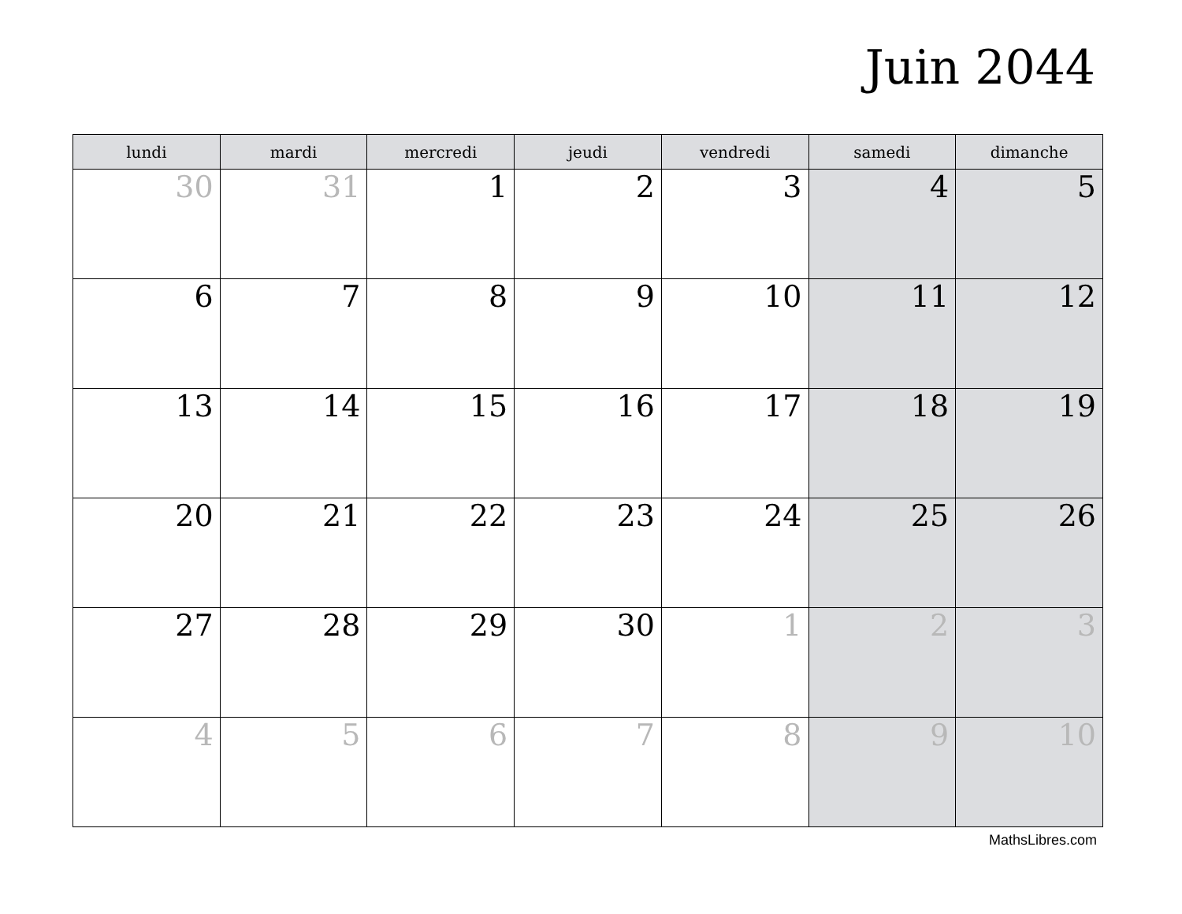Juin 2044
| lundi | mardi | mercredi | jeudi | vendredi | samedi | dimanche |
| --- | --- | --- | --- | --- | --- | --- |
| 30 | 31 | 1 | 2 | 3 | 4 | 5 |
| 6 | 7 | 8 | 9 | 10 | 11 | 12 |
| 13 | 14 | 15 | 16 | 17 | 18 | 19 |
| 20 | 21 | 22 | 23 | 24 | 25 | 26 |
| 27 | 28 | 29 | 30 | 1 | 2 | 3 |
| 4 | 5 | 6 | 7 | 8 | 9 | 10 |
MathsLibres.com